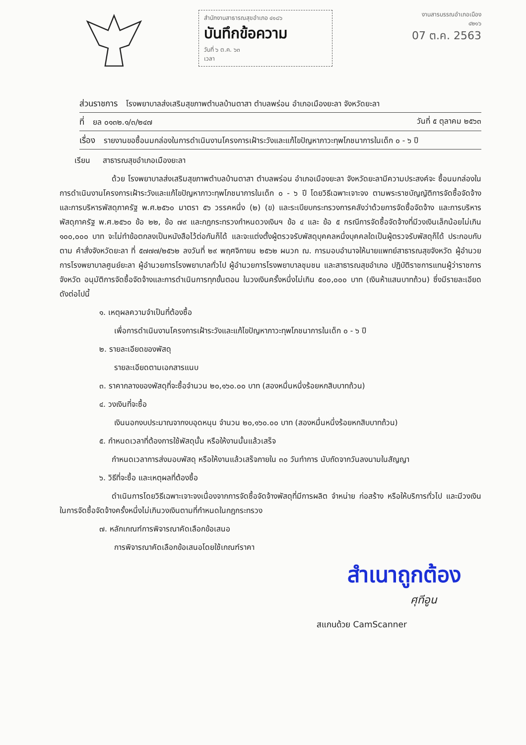สำนักงานสาธารณสุขอำเภอ ๔๑๘๖
บันทึกข้อความ
วันที่ ๖ ต.ค. ๖๓
เวลา
งานสารบรรณอำเภอเมือง
๔๒๑๖
07 ต.ค. 2563
ส่วนราชการ โรงพยาบาลส่งเสริมสุขภาพตำบลบ้านตาสา ตำบลพร่อน อำเภอเมืองยะลา จังหวัดยะลา
ที่ ยล ๐๑๓๒.๑/๓/๒๔๗ วันที่ ๕ ตุลาคม ๒๕๖๓
เรื่อง รายงานขอซื้อนมกล่องในการดำเนินงานโครงการเฝ้าระวังและแก้ไขปัญหาภาวะทุพโภชนาการในเด็ก ๐ - ๖ ปี
เรียน สาธารณสุขอำเภอเมืองยะลา
ด้วย โรงพยาบาลส่งเสริมสุขภาพตำบลบ้านตาสา ตำบลพร่อน อำเภอเมืองยะลา จังหวัดยะลามีความประสงค์จะ ซื้อนมกล่องในการดำเนินงานโครงการเฝ้าระวังและแก้ไขปัญหาภาวะทุพโภชนาการในเด็ก ๐ - ๖ ปี โดยวิธีเฉพาะเจาะจง ตามพระราชบัญญัติการจัดซื้อจัดจ้างและการบริหารพัสดุภาครัฐ พ.ศ.๒๕๖๐ มาตรา ๕๖ วรรคหนึ่ง (๒) (ข) และระเบียบกระทรวงการคลังว่าด้วยการจัดซื้อจัดจ้าง และการบริหารพัสดุภาครัฐ พ.ศ.๒๕๖๐ ข้อ ๒๒, ข้อ ๗๙ และกฎกระทรวงกำหนดวงเงินฯ ข้อ ๔ และ ข้อ ๕ กรณีการจัดซื้อจัดจ้างที่มีวงเงินเล็กน้อยไม่เกิน ๑๐๐,๐๐๐ บาท จะไม่ทำข้อตกลงเป็นหนังสือไว้ต่อกันก็ได้ และจะแต่งตั้งผู้ตรวจรับพัสดุบุคคลหนึ่งบุคคลใดเป็นผู้ตรวจรับพัสดุก็ได้ ประกอบกับตาม คำสั่งจังหวัดยะลา ที่ ๕๗๗๗/๒๕๖๒ ลงวันที่ ๒๙ พฤศจิกายน ๒๕๖๒ ผนวก ฌ. การมอบอำนาจให้นายแพทย์สาธารณสุขจังหวัด ผู้อำนวยการโรงพยาบาลศูนย์ยะลา ผู้อำนวยการโรงพยาบาลทั่วไป ผู้อำนวยการโรงพยาบาลชุมชน และสาธารณสุขอำเภอ ปฏิบัติราชการแทนผู้ว่าราชการจังหวัด อนุมัติการจัดซื้อจัดจ้างและการดำเนินการทุกขั้นตอน ในวงเงินครั้งหนึ่งไม่เกิน ๕๐๐,๐๐๐ บาท (เงินห้าแสนบาทถ้วน) ซึ่งมีรายละเอียด ดังต่อไปนี้
๑. เหตุผลความจำเป็นที่ต้องซื้อ
เพื่อการดำเนินงานโครงการเฝ้าระวังและแก้ไขปัญหาภาวะทุพโภชนาการในเด็ก ๐ - ๖ ปี
๒. รายละเอียดของพัสดุ
รายละเอียดตามเอกสารแนบ
๓. ราคากลางของพัสดุที่จะซื้อจำนวน ๒๐,๑๖๐.๐๐ บาท (สองหมื่นหนึ่งร้อยหกสิบบาทถ้วน)
๔. วงเงินที่จะซื้อ
เงินนอกงบประมาณจากงบอุดหนุน จำนวน ๒๐,๑๖๐.๐๐ บาท (สองหมื่นหนึ่งร้อยหกสิบบาทถ้วน)
๕. กำหนดเวลาที่ต้องการใช้พัสดุนั้น หรือให้งานนั้นแล้วเสร็จ
กำหนดเวลาการส่งมอบพัสดุ หรือให้งานแล้วเสร็จภายใน ๓๐ วันทำการ นับถัดจากวันลงนามในสัญญา
๖. วิธีที่จะซื้อ และเหตุผลที่ต้องซื้อ
ดำเนินการโดยวิธีเฉพาะเจาะจงเนื่องจากการจัดซื้อจัดจ้างพัสดุที่มีการผลิต จำหน่าย ก่อสร้าง หรือให้บริการทั่วไป และมีวงเงินในการจัดซื้อจัดจ้างครั้งหนึ่งไม่เกินวงเงินตามที่กำหนดในกฎกระทรวง
๗. หลักเกณฑ์การพิจารณาคัดเลือกข้อเสนอ
การพิจารณาคัดเลือกข้อเสนอโดยใช้เกณฑ์ราคา
สำเนาถูกต้อง
ศุทีอูน
สแกนด้วย CamScanner